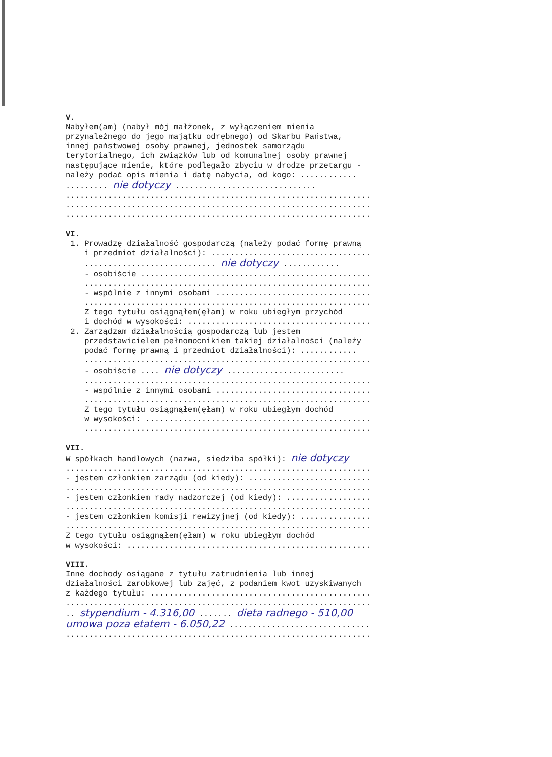V. Nabyłem(am) (nabył mój małżonek, z wyłączeniem mienia przynależnego do jego majątku odrębnego) od Skarbu Państwa, innej państwowej osoby prawnej, jednostek samorządu terytorialnego, ich związków lub od komunalnej osoby prawnej następujące mienie, które podlegało zbyciu w drodze przetargu - należy podać opis mienia i datę nabycia, od kogo: ............ ......... nie dotyczy .............................. ................................................................. ................................................................. ................................................................. VI. 1. Prowadzę działalność gospodarczą (należy podać formę prawną i przedmiot działalności): .................................. ............................ nie dotyczy ............ - osobiście ................................................. ............................................................. - wspólnie z innymi osobami ................................. ............................................................. Z tego tytułu osiągnąłem(ęłam) w roku ubiegłym przychód i dochód w wysokości: ....................................... 2. Zarządzam działalnością gospodarczą lub jestem przedstawicielem pełnomocnikiem takiej działalności (należy podać formę prawną i przedmiot działalności): ............ ............................................................. - osobiście .... nie dotyczy ......................... ............................................................. - wspólnie z innymi osobami ................................. ............................................................. Z tego tytułu osiągnąłem(ęłam) w roku ubiegłym dochód w wysokości: ................................................ ............................................................. VII. W spółkach handlowych (nazwa, siedziba spółki): nie dotyczy ................................................................. - jestem członkiem zarządu (od kiedy): .......................... ................................................................. - jestem członkiem rady nadzorczej (od kiedy): .................. ................................................................. - jestem członkiem komisji rewizyjnej (od kiedy): ............... ................................................................. Z tego tytułu osiągnąłem(ęłam) w roku ubiegłym dochód w wysokości: .................................................... VIII. Inne dochody osiągane z tytułu zatrudnienia lub innej działalności zarobkowej lub zajęć, z podaniem kwot uzyskiwanych z każdego tytułu: ............................................... ................................................................. .. stypendium - 4.316,00 ....... dieta radnego - 510,00 umowa poza etatem - 6.050,22 .............................. .................................................................